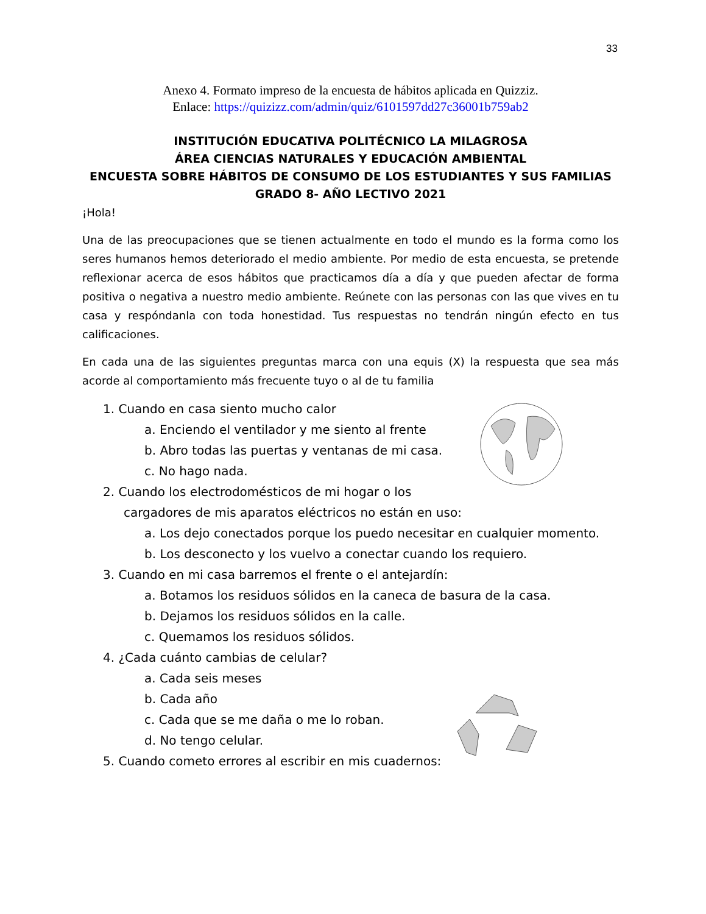33
Anexo 4. Formato impreso de la encuesta de hábitos aplicada en Quizziz.
Enlace: https://quizizz.com/admin/quiz/6101597dd27c36001b759ab2
INSTITUCIÓN EDUCATIVA POLITÉCNICO LA MILAGROSA
ÁREA CIENCIAS NATURALES Y EDUCACIÓN AMBIENTAL
ENCUESTA SOBRE HÁBITOS DE CONSUMO DE LOS ESTUDIANTES Y SUS FAMILIAS
GRADO 8- AÑO LECTIVO 2021
¡Hola!
Una de las preocupaciones que se tienen actualmente en todo el mundo es la forma como los seres humanos hemos deteriorado el medio ambiente. Por medio de esta encuesta, se pretende reflexionar acerca de esos hábitos que practicamos día a día y que pueden afectar de forma positiva o negativa a nuestro medio ambiente. Reúnete con las personas con las que vives en tu casa y respóndanla con toda honestidad. Tus respuestas no tendrán ningún efecto en tus calificaciones.
En cada una de las siguientes preguntas marca con una equis (X) la respuesta que sea más acorde al comportamiento más frecuente tuyo o al de tu familia
1. Cuando en casa siento mucho calor
a. Enciendo el ventilador y me siento al frente
b. Abro todas las puertas y ventanas de mi casa.
c. No hago nada.
2. Cuando los electrodomésticos de mi hogar o los cargadores de mis aparatos eléctricos no están en uso:
a. Los dejo conectados porque los puedo necesitar en cualquier momento.
b. Los desconecto y los vuelvo a conectar cuando los requiero.
3. Cuando en mi casa barremos el frente o el antejardín:
a. Botamos los residuos sólidos en la caneca de basura de la casa.
b. Dejamos los residuos sólidos en la calle.
c. Quemamos los residuos sólidos.
4. ¿Cada cuánto cambias de celular?
a. Cada seis meses
b. Cada año
c. Cada que se me daña o me lo roban.
d. No tengo celular.
5. Cuando cometo errores al escribir en mis cuadernos: